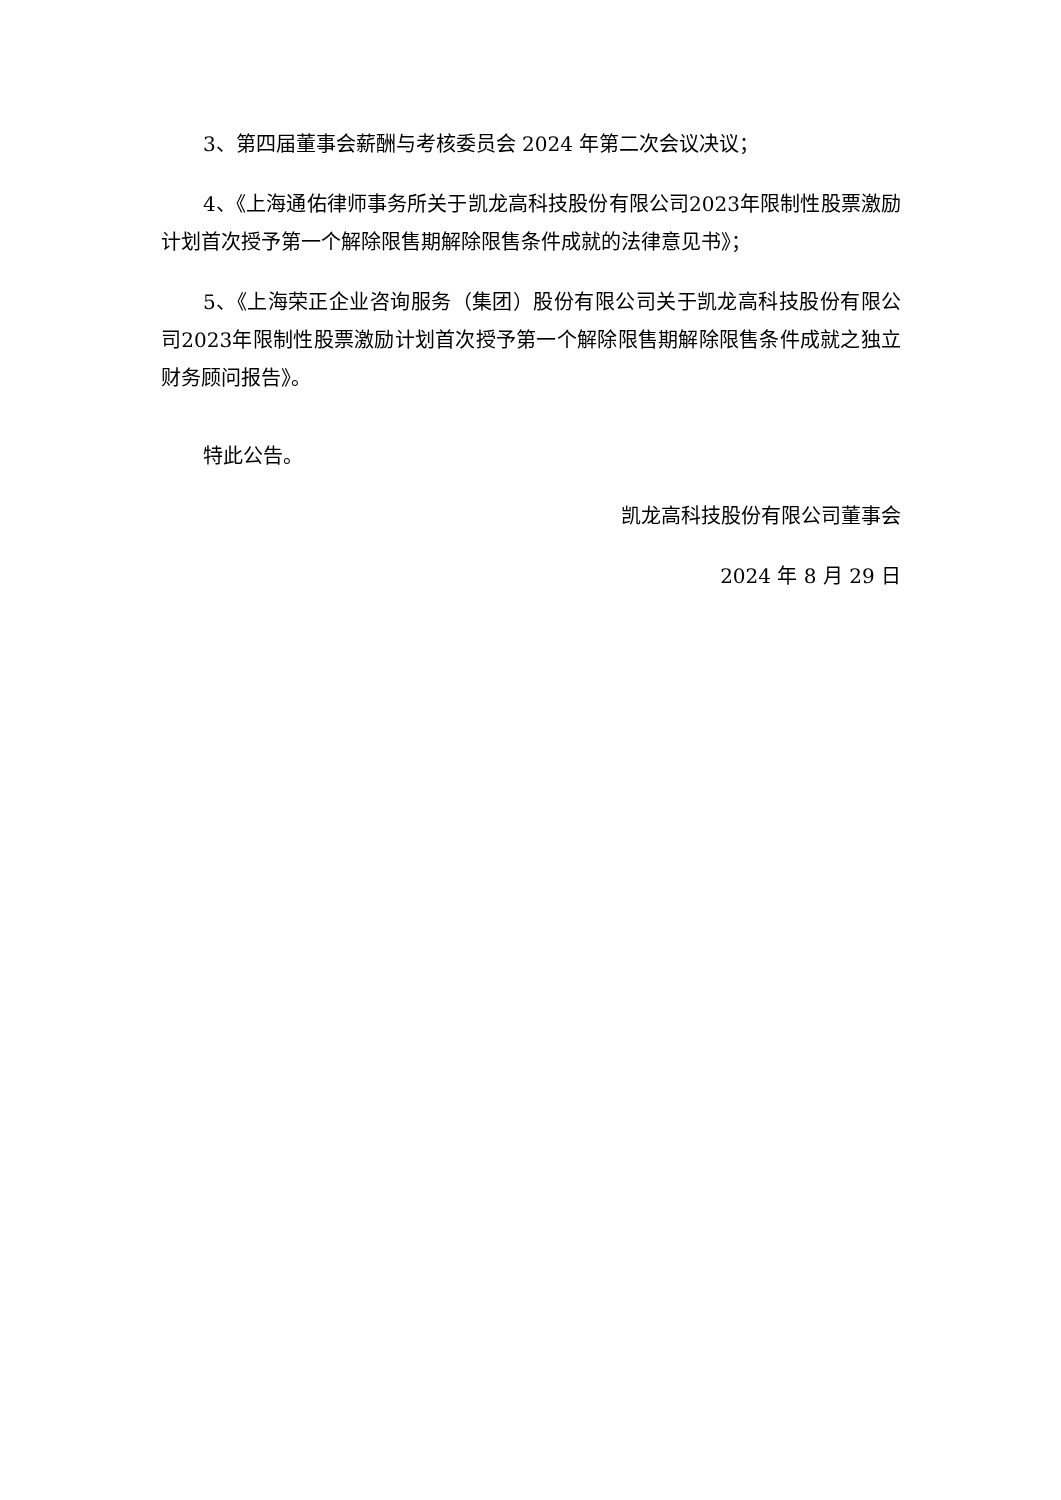3、第四届董事会薪酬与考核委员会 2024 年第二次会议决议；
4、《上海通佑律师事务所关于凯龙高科技股份有限公司2023年限制性股票激励计划首次授予第一个解除限售期解除限售条件成就的法律意见书》；
5、《上海荣正企业咨询服务（集团）股份有限公司关于凯龙高科技股份有限公司2023年限制性股票激励计划首次授予第一个解除限售期解除限售条件成就之独立财务顾问报告》。
特此公告。
凯龙高科技股份有限公司董事会
2024 年 8 月 29 日